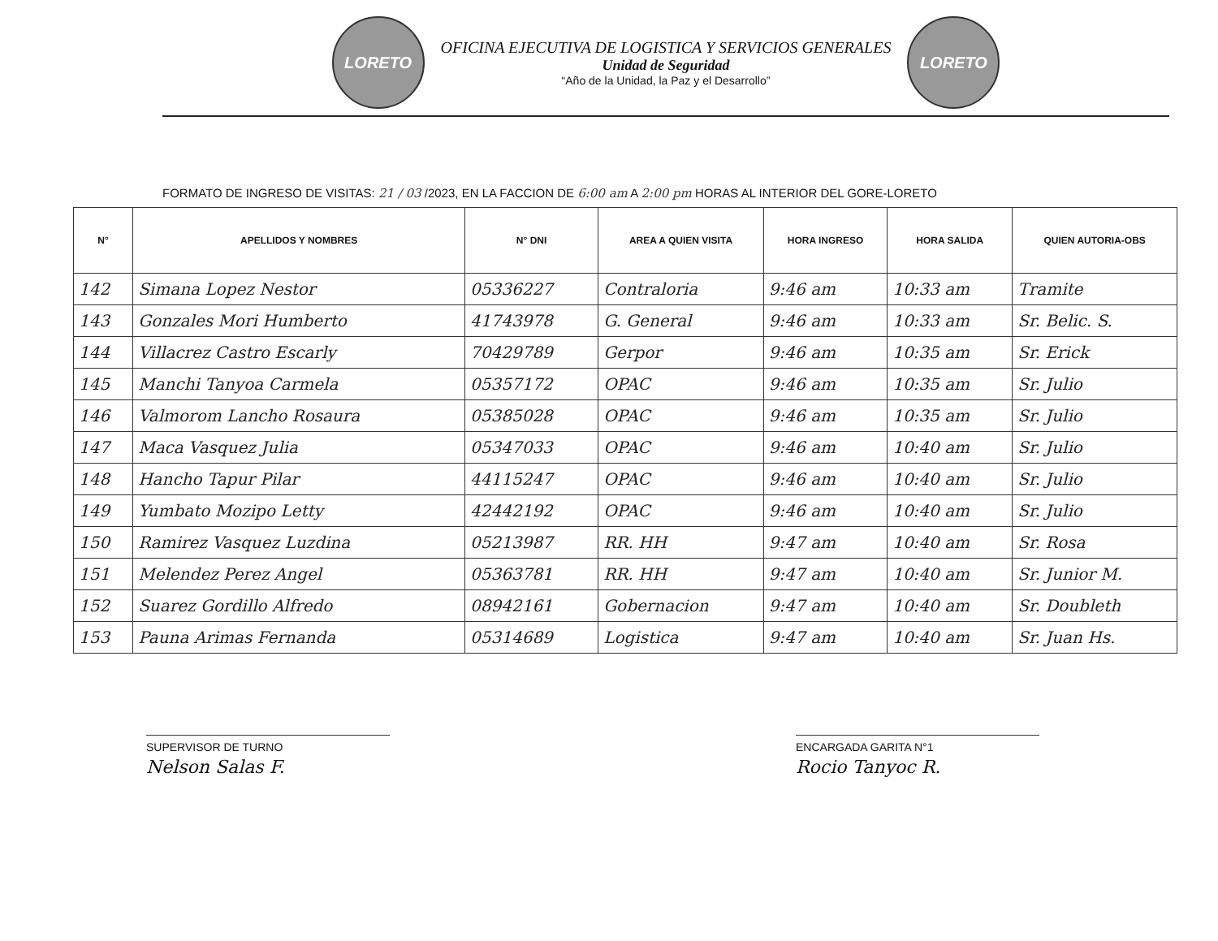LORETO
OFICINA EJECUTIVA DE LOGISTICA Y SERVICIOS GENERALES
Unidad de Seguridad
“Año de la Unidad, la Paz y el Desarrollo”
LORETO
FORMATO DE INGRESO DE VISITAS: 21 / 03 /2023, EN LA FACCION DE 6:00 am A 2:00 pm HORAS AL INTERIOR DEL GORE-LORETO
| N° | APELLIDOS Y NOMBRES | N° DNI | AREA A QUIEN VISITA | HORA INGRESO | HORA SALIDA | QUIEN AUTORIA-OBS |
| --- | --- | --- | --- | --- | --- | --- |
| 142 | Simana Lopez Nestor | 05336227 | Contraloria | 9:46 am | 10:33 am | Tramite |
| 143 | Gonzales Mori Humberto | 41743978 | G. General | 9:46 am | 10:33 am | Sr. Belic. S. |
| 144 | Villacrez Castro Escarly | 70429789 | Gerpor | 9:46 am | 10:35 am | Sr. Erick |
| 145 | Manchi Tanyoa Carmela | 05357172 | OPAC | 9:46 am | 10:35 am | Sr. Julio |
| 146 | Valmorom Lancho Rosaura | 05385028 | OPAC | 9:46 am | 10:35 am | Sr. Julio |
| 147 | Maca Vasquez Julia | 05347033 | OPAC | 9:46 am | 10:40 am | Sr. Julio |
| 148 | Hancho Tapur Pilar | 44115247 | OPAC | 9:46 am | 10:40 am | Sr. Julio |
| 149 | Yumbato Mozipo Letty | 42442192 | OPAC | 9:46 am | 10:40 am | Sr. Julio |
| 150 | Ramirez Vasquez Luzdina | 05213987 | RR. HH | 9:47 am | 10:40 am | Sr. Rosa |
| 151 | Melendez Perez Angel | 05363781 | RR. HH | 9:47 am | 10:40 am | Sr. Junior M. |
| 152 | Suarez Gordillo Alfredo | 08942161 | Gobernacion | 9:47 am | 10:40 am | Sr. Doubleth |
| 153 | Pauna Arimas Fernanda | 05314689 | Logistica | 9:47 am | 10:40 am | Sr. Juan Hs. |
SUPERVISOR DE TURNO
Nelson Salas F.
ENCARGADA GARITA N°1
Rocio Tanyoc R.